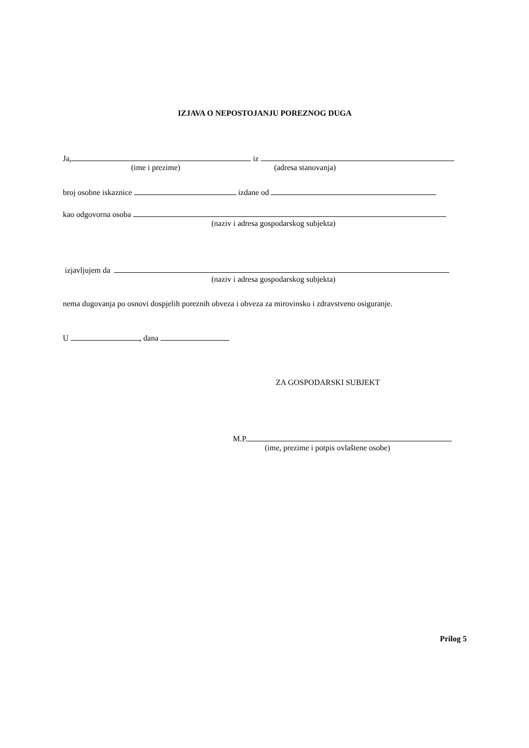IZJAVA O NEPOSTOJANJU POREZNOG DUGA
Ja, iz
(ime i prezime) (adresa stanovanja)
broj osobne iskaznice izdane od
kao odgovorna osoba
(naziv i adresa gospodarskog subjekta)
izjavljujem da
(naziv i adresa gospodarskog subjekta)
nema dugovanja po osnovi dospjelih poreznih obveza i obveza za mirovinsko i zdravstveno osiguranje.
U , dana
ZA GOSPODARSKI SUBJEKT
M.P.
(ime, prezime i potpis ovlaštene osobe)
Prilog 5